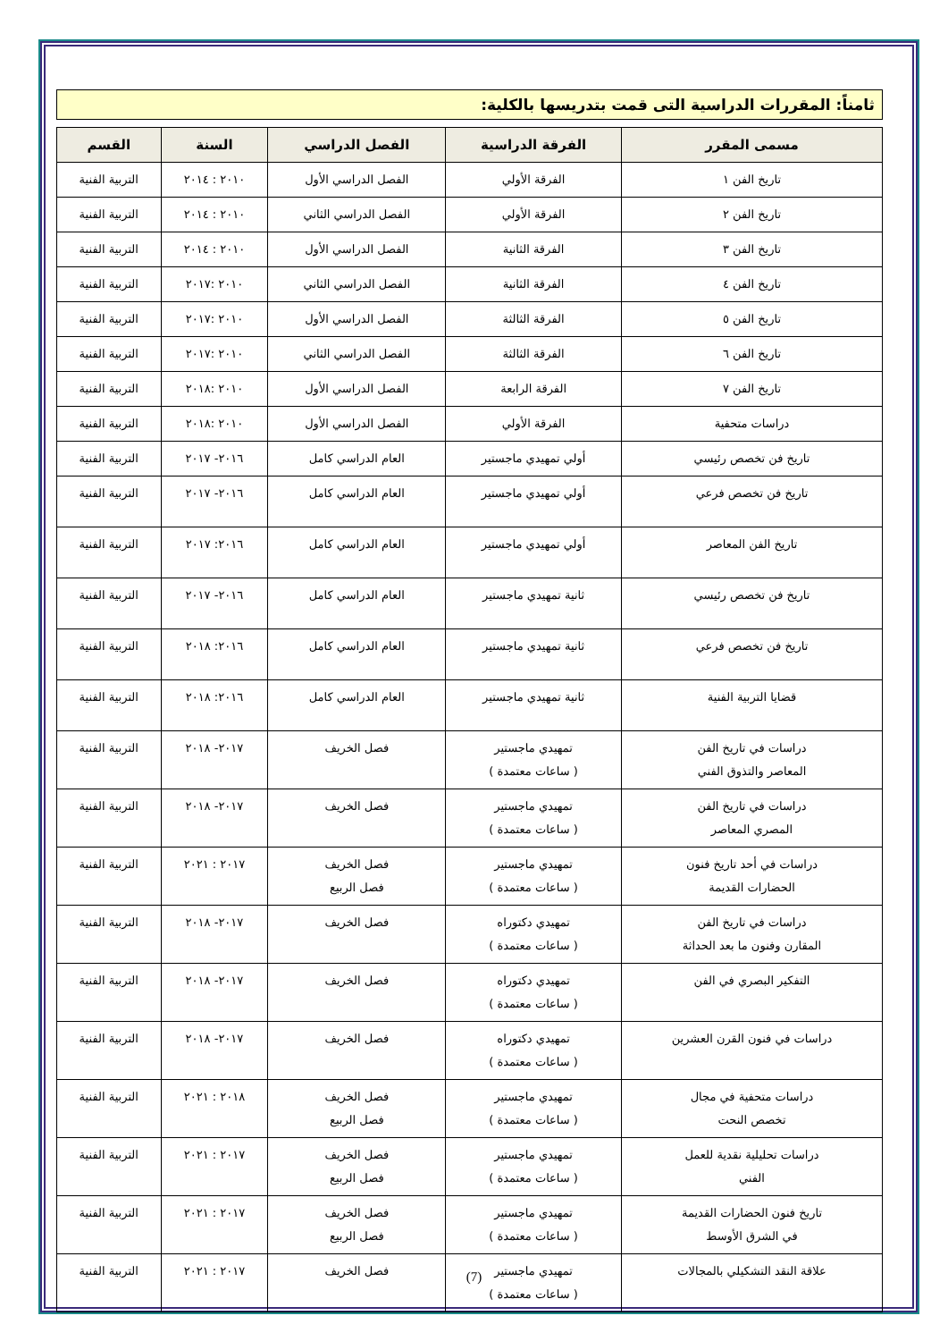ثامناً: المقررات الدراسية التى قمت بتدريسها بالكلية:
| مسمى المقرر | الفرقة الدراسية | الفصل الدراسي | السنة | القسم |
| --- | --- | --- | --- | --- |
| تاريخ الفن ١ | الفرقة الأولي | الفصل الدراسي الأول | ٢٠١٠ : ٢٠١٤ | التربية الفنية |
| تاريخ الفن ٢ | الفرقة الأولي | الفصل الدراسي الثاني | ٢٠١٠ : ٢٠١٤ | التربية الفنية |
| تاريخ الفن ٣ | الفرقة الثانية | الفصل الدراسي الأول | ٢٠١٠ : ٢٠١٤ | التربية الفنية |
| تاريخ الفن ٤ | الفرقة الثانية | الفصل الدراسي الثاني | ٢٠١٠ :٢٠١٧ | التربية الفنية |
| تاريخ الفن ٥ | الفرقة الثالثة | الفصل الدراسي الأول | ٢٠١٠ :٢٠١٧ | التربية الفنية |
| تاريخ الفن ٦ | الفرقة الثالثة | الفصل الدراسي الثاني | ٢٠١٠ :٢٠١٧ | التربية الفنية |
| تاريخ الفن ٧ | الفرقة الرابعة | الفصل الدراسي الأول | ٢٠١٠ :٢٠١٨ | التربية الفنية |
| دراسات متحفية | الفرقة الأولي | الفصل الدراسي الأول | ٢٠١٠ :٢٠١٨ | التربية الفنية |
| تاريخ فن تخصص رئيسي | أولي تمهيدي ماجستير | العام الدراسي كامل | ٢٠١٦- ٢٠١٧ | التربية الفنية |
| تاريخ فن تخصص فرعي | أولي تمهيدي ماجستير | العام الدراسي كامل | ٢٠١٦- ٢٠١٧ | التربية الفنية |
| تاريخ الفن المعاصر | أولي تمهيدي ماجستير | العام الدراسي كامل | ٢٠١٦: ٢٠١٧ | التربية الفنية |
| تاريخ فن تخصص رئيسي | ثانية تمهيدي ماجستير | العام الدراسي كامل | ٢٠١٦- ٢٠١٧ | التربية الفنية |
| تاريخ فن تخصص فرعي | ثانية تمهيدي ماجستير | العام الدراسي كامل | ٢٠١٦: ٢٠١٨ | التربية الفنية |
| قضايا التربية الفنية | ثانية تمهيدي ماجستير | العام الدراسي كامل | ٢٠١٦: ٢٠١٨ | التربية الفنية |
| دراسات في تاريخ الفن المعاصر والتذوق الفني | تمهيدي ماجستير ( ساعات معتمدة ) | فصل الخريف | ٢٠١٧- ٢٠١٨ | التربية الفنية |
| دراسات في تاريخ الفن المصري المعاصر | تمهيدي ماجستير ( ساعات معتمدة ) | فصل الخريف | ٢٠١٧- ٢٠١٨ | التربية الفنية |
| دراسات في أحد تاريخ فنون الحضارات القديمة | تمهيدي ماجستير ( ساعات معتمدة ) | فصل الخريف فصل الربيع | ٢٠١٧ : ٢٠٢١ | التربية الفنية |
| دراسات في تاريخ الفن المقارن وفنون ما بعد الحداثة | تمهيدي دكتوراه ( ساعات معتمدة ) | فصل الخريف | ٢٠١٧- ٢٠١٨ | التربية الفنية |
| التفكير البصري في الفن | تمهيدي دكتوراه ( ساعات معتمدة ) | فصل الخريف | ٢٠١٧- ٢٠١٨ | التربية الفنية |
| دراسات في فنون القرن العشرين | تمهيدي دكتوراه ( ساعات معتمدة ) | فصل الخريف | ٢٠١٧- ٢٠١٨ | التربية الفنية |
| دراسات متحفية في مجال تخصص النحت | تمهيدي ماجستير ( ساعات معتمدة ) | فصل الخريف فصل الربيع | ٢٠١٨ : ٢٠٢١ | التربية الفنية |
| دراسات تحليلية نقدية للعمل الفني | تمهيدي ماجستير ( ساعات معتمدة ) | فصل الخريف فصل الربيع | ٢٠١٧ : ٢٠٢١ | التربية الفنية |
| تاريخ فنون الحضارات القديمة في الشرق الأوسط | تمهيدي ماجستير ( ساعات معتمدة ) | فصل الخريف فصل الربيع | ٢٠١٧ : ٢٠٢١ | التربية الفنية |
| علاقة النقد التشكيلي بالمجالات | تمهيدي ماجستير ( ساعات معتمدة ) | فصل الخريف | ٢٠١٧ : ٢٠٢١ | التربية الفنية |
(7)